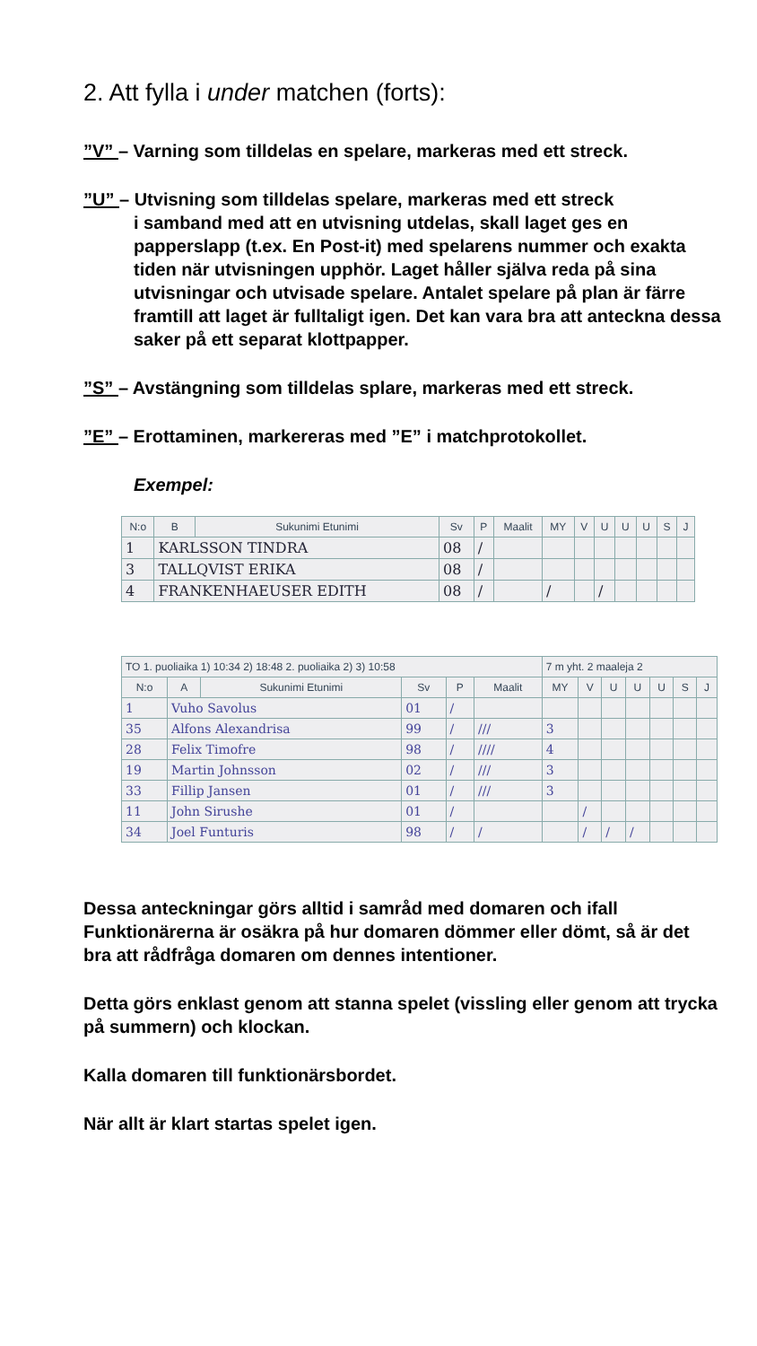2. Att fylla i under matchen (forts):
”V” – Varning som tilldelas en spelare, markeras med ett streck.
”U” – Utvisning som tilldelas spelare, markeras med ett streck
i samband med att en utvisning utdelas, skall laget ges en papperslapp (t.ex. En Post-it) med spelarens nummer och exakta tiden när utvisningen upphör. Laget håller själva reda på sina utvisningar och utvisade spelare. Antalet spelare på plan är färre framtill att laget är fulltaligt igen. Det kan vara bra att anteckna dessa saker på ett separat klottpapper.
”S” – Avstängning som tilldelas splare, markeras med ett streck.
”E” – Erottaminen, markereras med ”E” i matchprotokollet.
Exempel:
| N:o | B | Sukunimi Etunimi | Sv | P | Maalit | MY | V | U | U | U | S | J |
| --- | --- | --- | --- | --- | --- | --- | --- | --- | --- | --- | --- | --- |
| 1 | KARLSSON TINDRA | | 08 | / | | | | | | | | |
| 3 | TALLQVIST ERIKA | | 08 | / | | | | | | | | |
| 4 | FRANKENHAEUSER EDITH | | 08 | / | | / | | / | | | | |
| TO 1. puoliaika 1) 10:34 2) 18:48 2. puoliaika 2) 3) 10:58 | | | | | | 7 m yht. 2 maaleja 2 | | | | | | |
| N:o | A | Sukunimi Etunimi | Sv | P | Maalit | MY | V | U | U | U | S | J |
| 1 | Vuho Savolus | | 01 | / | | | | | | | | |
| 35 | Alfons Alexandrisa | | 99 | / | /// | 3 | | | | | | |
| 28 | Felix Timofre | | 98 | / | //// | 4 | | | | | | |
| 19 | Martin Johnsson | | 02 | / | /// | 3 | | | | | | |
| 33 | Fillip Jansen | | 01 | / | /// | 3 | | | | | | |
| 11 | John Sirushe | | 01 | / | | | / | | | | | |
| 34 | Joel Funturis | | 98 | / | / | | / | / | / | | | |
Dessa anteckningar görs alltid i samråd med domaren och ifall Funktionärerna är osäkra på hur domaren dömmer eller dömt, så är det bra att rådfråga domaren om dennes intentioner.
Detta görs enklast genom att stanna spelet (vissling eller genom att trycka på summern) och klockan.
Kalla domaren till funktionärsbordet.
När allt är klart startas spelet igen.